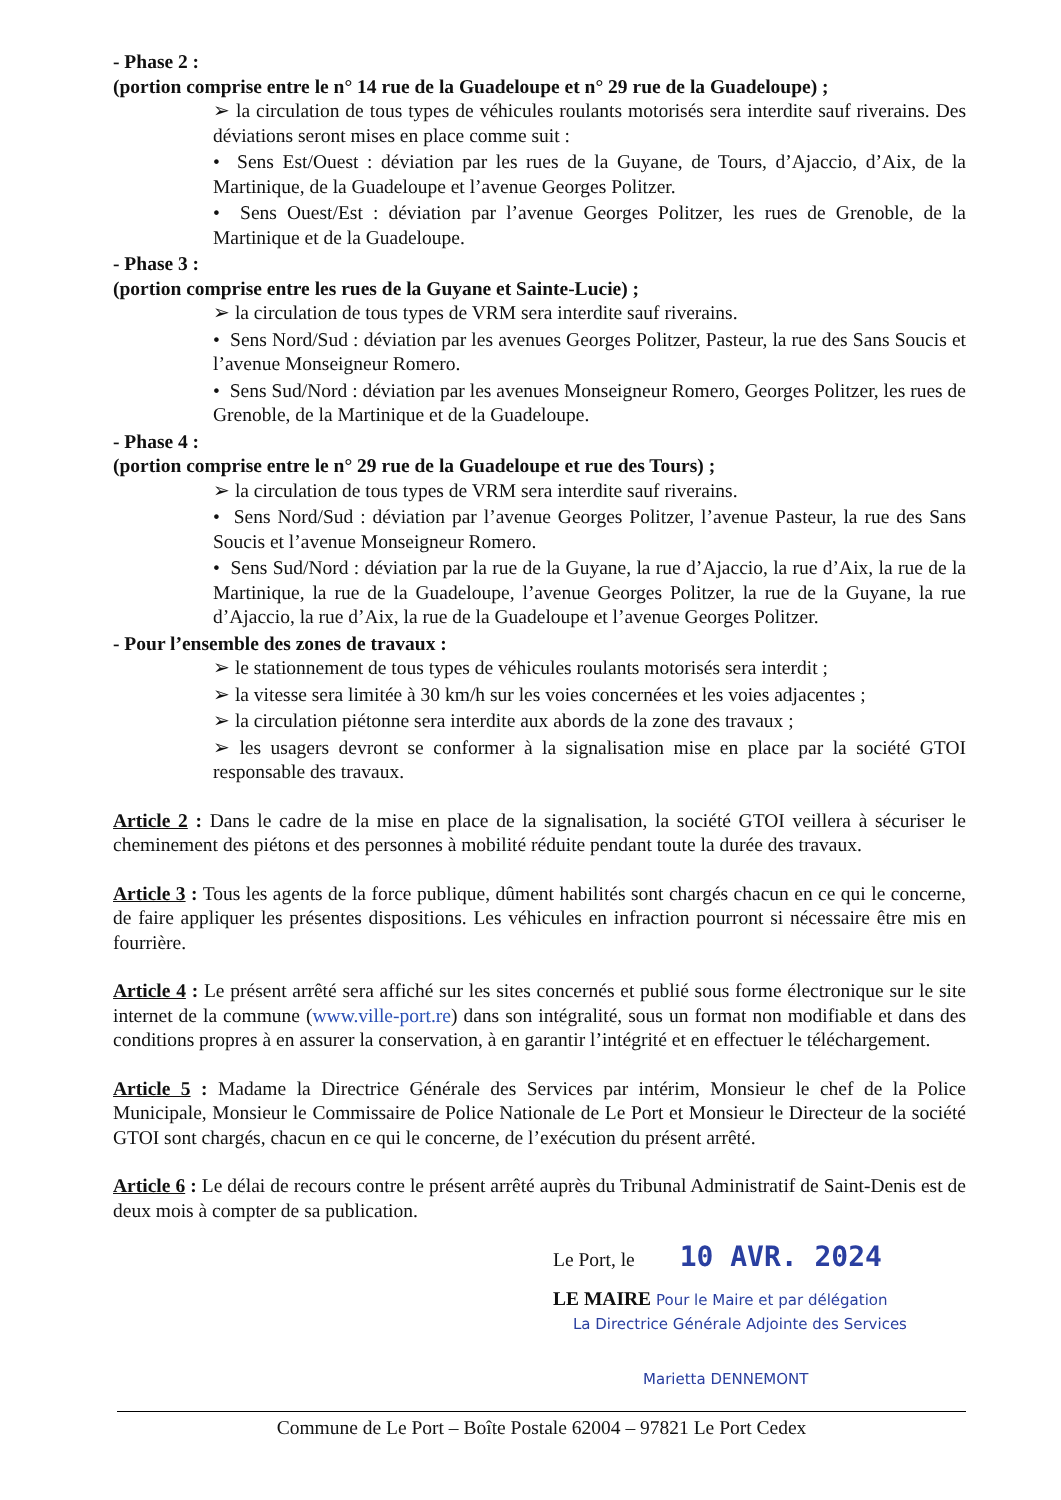- Phase 2 :
(portion comprise entre le n° 14 rue de la Guadeloupe et n° 29 rue de la Guadeloupe) ;
➢ la circulation de tous types de véhicules roulants motorisés sera interdite sauf riverains. Des déviations seront mises en place comme suit :
• Sens Est/Ouest : déviation par les rues de la Guyane, de Tours, d’Ajaccio, d’Aix, de la Martinique, de la Guadeloupe et l’avenue Georges Politzer.
• Sens Ouest/Est : déviation par l’avenue Georges Politzer, les rues de Grenoble, de la Martinique et de la Guadeloupe.
- Phase 3 :
(portion comprise entre les rues de la Guyane et Sainte-Lucie) ;
➢ la circulation de tous types de VRM sera interdite sauf riverains.
• Sens Nord/Sud : déviation par les avenues Georges Politzer, Pasteur, la rue des Sans Soucis et l’avenue Monseigneur Romero.
• Sens Sud/Nord : déviation par les avenues Monseigneur Romero, Georges Politzer, les rues de Grenoble, de la Martinique et de la Guadeloupe.
- Phase 4 :
(portion comprise entre le n° 29 rue de la Guadeloupe et rue des Tours) ;
➢ la circulation de tous types de VRM sera interdite sauf riverains.
• Sens Nord/Sud : déviation par l’avenue Georges Politzer, l’avenue Pasteur, la rue des Sans Soucis et l’avenue Monseigneur Romero.
• Sens Sud/Nord : déviation par la rue de la Guyane, la rue d’Ajaccio, la rue d’Aix, la rue de la Martinique, la rue de la Guadeloupe, l’avenue Georges Politzer, la rue de la Guyane, la rue d’Ajaccio, la rue d’Aix, la rue de la Guadeloupe et l’avenue Georges Politzer.
- Pour l’ensemble des zones de travaux :
➢ le stationnement de tous types de véhicules roulants motorisés sera interdit ;
➢ la vitesse sera limitée à 30 km/h sur les voies concernées et les voies adjacentes ;
➢ la circulation piétonne sera interdite aux abords de la zone des travaux ;
➢ les usagers devront se conformer à la signalisation mise en place par la société GTOI responsable des travaux.
Article 2 : Dans le cadre de la mise en place de la signalisation, la société GTOI veillera à sécuriser le cheminement des piétons et des personnes à mobilité réduite pendant toute la durée des travaux.
Article 3 : Tous les agents de la force publique, dûment habilités sont chargés chacun en ce qui le concerne, de faire appliquer les présentes dispositions. Les véhicules en infraction pourront si nécessaire être mis en fourrière.
Article 4 : Le présent arrêté sera affiché sur les sites concernés et publié sous forme électronique sur le site internet de la commune (www.ville-port.re) dans son intégralité, sous un format non modifiable et dans des conditions propres à en assurer la conservation, à en garantir l’intégrité et en effectuer le téléchargement.
Article 5 : Madame la Directrice Générale des Services par intérim, Monsieur le chef de la Police Municipale, Monsieur le Commissaire de Police Nationale de Le Port et Monsieur le Directeur de la société GTOI sont chargés, chacun en ce qui le concerne, de l’exécution du présent arrêté.
Article 6 : Le délai de recours contre le présent arrêté auprès du Tribunal Administratif de Saint-Denis est de deux mois à compter de sa publication.
Le Port, le 10 AVR. 2024
LE MAIRE Pour le Maire et par délégation
La Directrice Générale Adjointe des Services
Marietta DENNEMONT
Commune de Le Port – Boîte Postale 62004 – 97821 Le Port Cedex